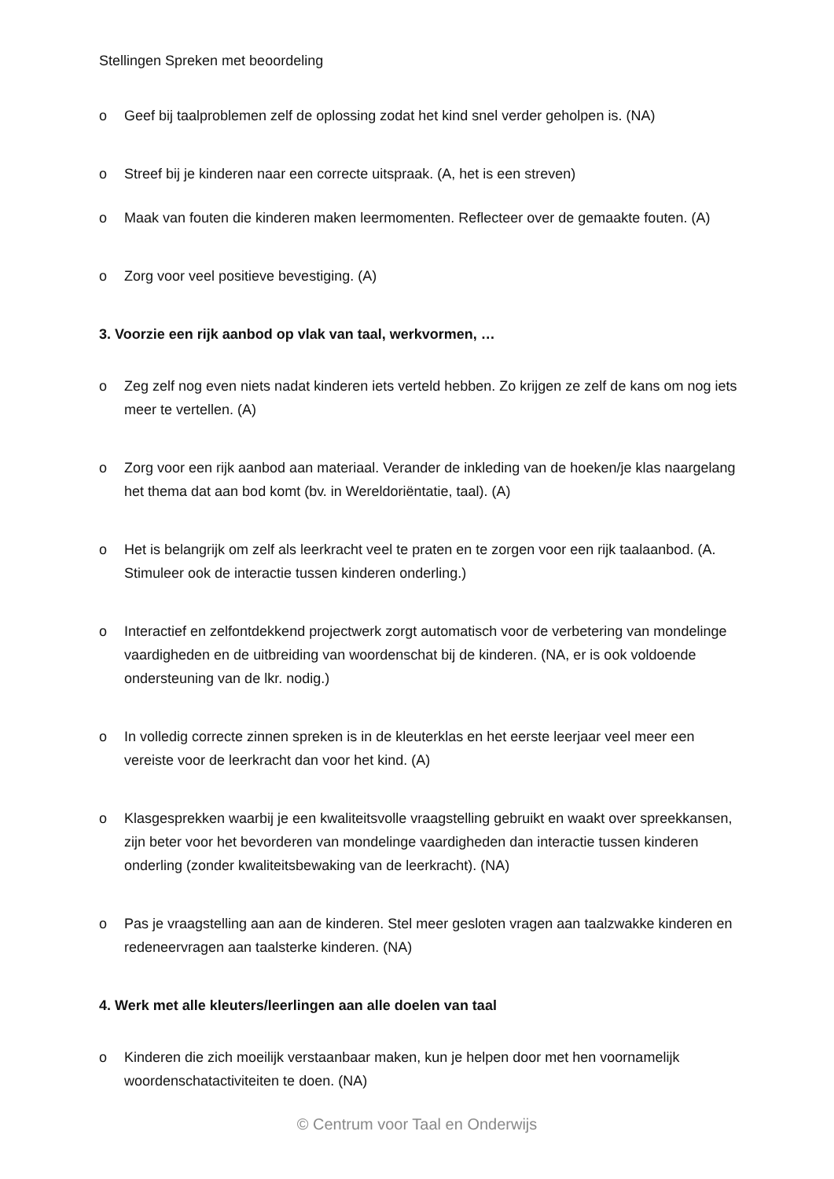Stellingen Spreken met beoordeling
o Geef bij taalproblemen zelf de oplossing zodat het kind snel verder geholpen is. (NA)
o Streef bij je kinderen naar een correcte uitspraak. (A, het is een streven)
o Maak van fouten die kinderen maken leermomenten. Reflecteer over de gemaakte fouten. (A)
o Zorg voor veel positieve bevestiging. (A)
3. Voorzie een rijk aanbod op vlak van taal, werkvormen, …
o Zeg zelf nog even niets nadat kinderen iets verteld hebben. Zo krijgen ze zelf de kans om nog iets meer te vertellen. (A)
o Zorg voor een rijk aanbod aan materiaal. Verander de inkleding van de hoeken/je klas naargelang het thema dat aan bod komt (bv. in Wereldoriëntatie, taal). (A)
o Het is belangrijk om zelf als leerkracht veel te praten en te zorgen voor een rijk taalaanbod. (A. Stimuleer ook de interactie tussen kinderen onderling.)
o Interactief en zelfontdekkend projectwerk zorgt automatisch voor de verbetering van mondelinge vaardigheden en de uitbreiding van woordenschat bij de kinderen. (NA, er is ook voldoende ondersteuning van de lkr. nodig.)
o In volledig correcte zinnen spreken is in de kleuterklas en het eerste leerjaar veel meer een vereiste voor de leerkracht dan voor het kind. (A)
o Klasgesprekken waarbij je een kwaliteitsvolle vraagstelling gebruikt en waakt over spreekkansen, zijn beter voor het bevorderen van mondelinge vaardigheden dan interactie tussen kinderen onderling (zonder kwaliteitsbewaking van de leerkracht). (NA)
o Pas je vraagstelling aan aan de kinderen. Stel meer gesloten vragen aan taalzwakke kinderen en redeneervragen aan taalsterke kinderen. (NA)
4. Werk met alle kleuters/leerlingen aan alle doelen van taal
o Kinderen die zich moeilijk verstaanbaar maken, kun je helpen door met hen voornamelijk woordenschatactiviteiten te doen. (NA)
© Centrum voor Taal en Onderwijs